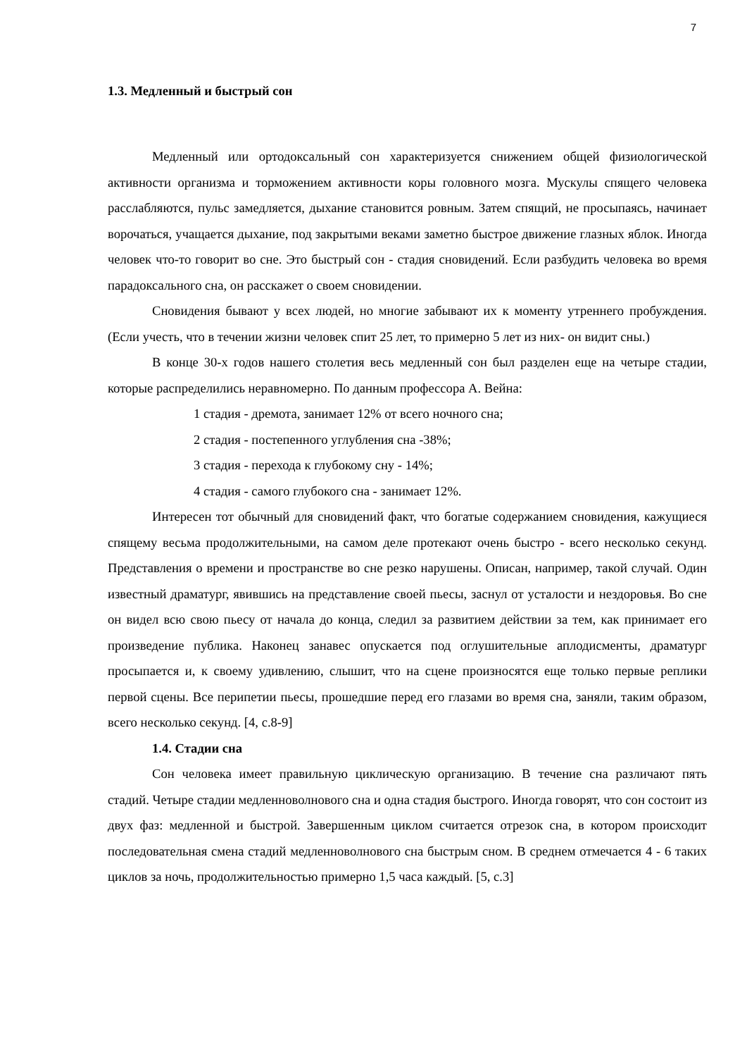7
1.3. Медленный и быстрый сон
Медленный или ортодоксальный сон характеризуется снижением общей физиологической активности организма и торможением активности коры головного мозга. Мускулы спящего человека расслабляются, пульс замедляется, дыхание становится ровным. Затем спящий, не просыпаясь, начинает ворочаться, учащается дыхание, под закрытыми веками заметно быстрое движение глазных яблок. Иногда человек что-то говорит во сне. Это быстрый сон - стадия сновидений. Если разбудить человека во время парадоксального сна, он расскажет о своем сновидении.
Сновидения бывают у всех людей, но многие забывают их к моменту утреннего пробуждения. (Если учесть, что в течении жизни человек спит 25 лет, то примерно 5 лет из них- он видит сны.)
В конце 30-х годов нашего столетия весь медленный сон был разделен еще на четыре стадии, которые распределились неравномерно. По данным профессора А. Вейна:
1 стадия - дремота, занимает 12% от всего ночного сна;
2 стадия - постепенного углубления сна -38%;
3 стадия - перехода к глубокому сну - 14%;
4 стадия - самого глубокого сна - занимает 12%.
Интересен тот обычный для сновидений факт, что богатые содержанием сновидения, кажущиеся спящему весьма продолжительными, на самом деле протекают очень быстро - всего несколько секунд. Представления о времени и пространстве во сне резко нарушены. Описан, например, такой случай. Один известный драматург, явившись на представление своей пьесы, заснул от усталости и нездоровья. Во сне он видел всю свою пьесу от начала до конца, следил за развитием действии за тем, как принимает его произведение публика. Наконец занавес опускается под оглушительные аплодисменты, драматург просыпается и, к своему удивлению, слышит, что на сцене произносятся еще только первые реплики первой сцены. Все перипетии пьесы, прошедшие перед его глазами во время сна, заняли, таким образом, всего несколько секунд. [4, с.8-9]
1.4. Стадии сна
Сон человека имеет правильную циклическую организацию. В течение сна различают пять стадий. Четыре стадии медленноволнового сна и одна стадия быстрого. Иногда говорят, что сон состоит из двух фаз: медленной и быстрой. Завершенным циклом считается отрезок сна, в котором происходит последовательная смена стадий медленноволнового сна быстрым сном. В среднем отмечается 4 - 6 таких циклов за ночь, продолжительностью примерно 1,5 часа каждый. [5, с.3]